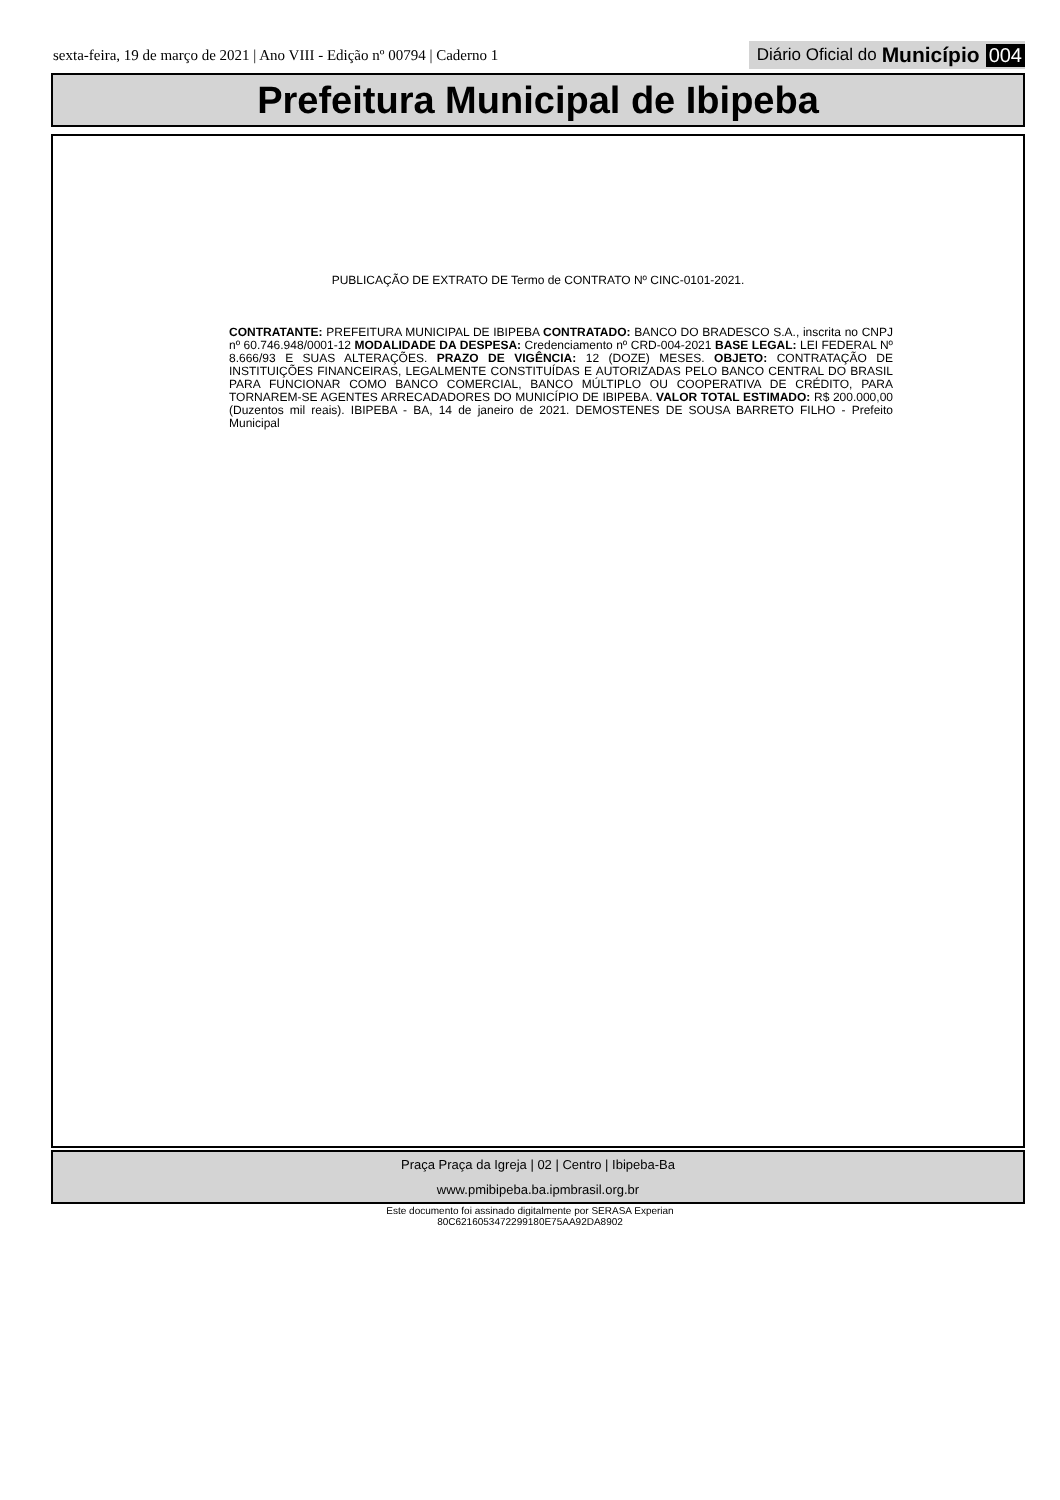sexta-feira, 19 de março de 2021 | Ano VIII - Edição nº 00794 | Caderno 1 Diário Oficial do Município 004
Prefeitura Municipal de Ibipeba
PUBLICAÇÃO DE EXTRATO DE Termo de CONTRATO Nº CINC-0101-2021.
CONTRATANTE: PREFEITURA MUNICIPAL DE IBIPEBA CONTRATADO: BANCO DO BRADESCO S.A., inscrita no CNPJ nº 60.746.948/0001-12 MODALIDADE DA DESPESA: Credenciamento nº CRD-004-2021 BASE LEGAL: LEI FEDERAL Nº 8.666/93 E SUAS ALTERAÇÕES. PRAZO DE VIGÊNCIA: 12 (DOZE) MESES. OBJETO: CONTRATAÇÃO DE INSTITUIÇÕES FINANCEIRAS, LEGALMENTE CONSTITUÍDAS E AUTORIZADAS PELO BANCO CENTRAL DO BRASIL PARA FUNCIONAR COMO BANCO COMERCIAL, BANCO MÚLTIPLO OU COOPERATIVA DE CRÉDITO, PARA TORNAREM-SE AGENTES ARRECADADORES DO MUNICÍPIO DE IBIPEBA. VALOR TOTAL ESTIMADO: R$ 200.000,00 (Duzentos mil reais). IBIPEBA - BA, 14 de janeiro de 2021. DEMOSTENES DE SOUSA BARRETO FILHO - Prefeito Municipal
Praça Praça da Igreja | 02 | Centro | Ibipeba-Ba
www.pmibipeba.ba.ipmbrasil.org.br
Este documento foi assinado digitalmente por SERASA Experian
80C6216053472299180E75AA92DA8902